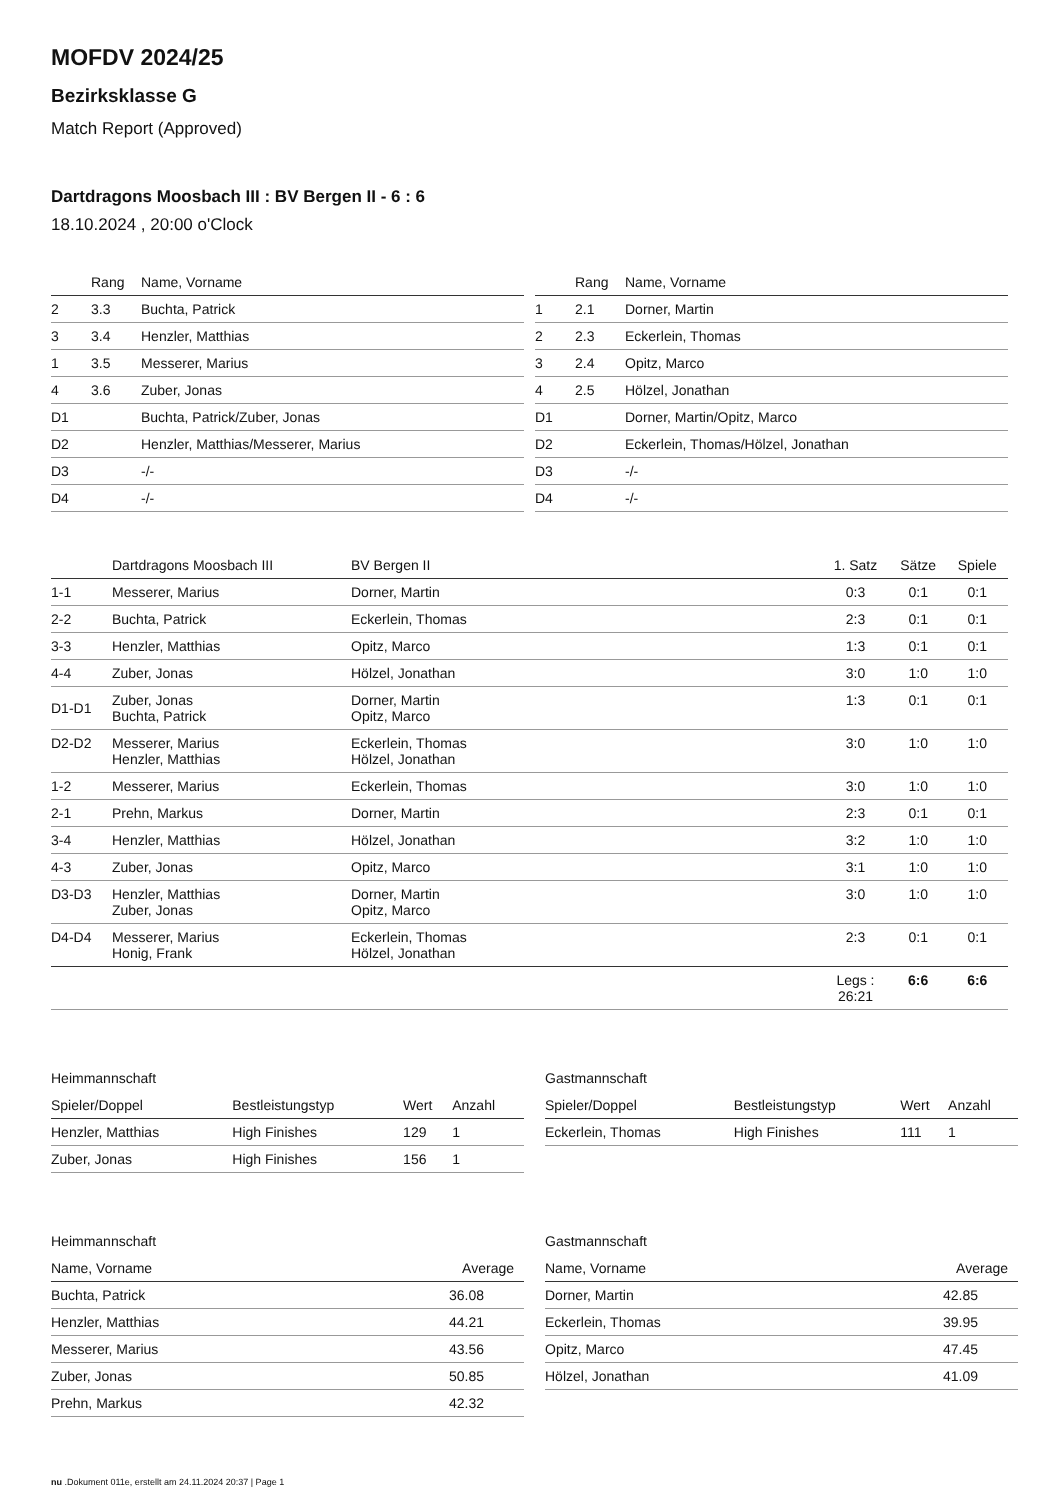MOFDV 2024/25
Bezirksklasse G
Match Report (Approved)
Dartdragons Moosbach III : BV Bergen II - 6 : 6
18.10.2024 , 20:00 o'Clock
| | Rang | Name, Vorname |
| --- | --- | --- |
| 2 | 3.3 | Buchta, Patrick |
| 3 | 3.4 | Henzler, Matthias |
| 1 | 3.5 | Messerer, Marius |
| 4 | 3.6 | Zuber, Jonas |
| D1 | | Buchta, Patrick/Zuber, Jonas |
| D2 | | Henzler, Matthias/Messerer, Marius |
| D3 | | -/- |
| D4 | | -/- |
| | Rang | Name, Vorname |
| --- | --- | --- |
| 1 | 2.1 | Dorner, Martin |
| 2 | 2.3 | Eckerlein, Thomas |
| 3 | 2.4 | Opitz, Marco |
| 4 | 2.5 | Hölzel, Jonathan |
| D1 | | Dorner, Martin/Opitz, Marco |
| D2 | | Eckerlein, Thomas/Hölzel, Jonathan |
| D3 | | -/- |
| D4 | | -/- |
| | Dartdragons Moosbach III | BV Bergen II | 1. Satz | Sätze | Spiele |
| --- | --- | --- | --- | --- | --- |
| 1-1 | Messerer, Marius | Dorner, Martin | 0:3 | 0:1 | 0:1 |
| 2-2 | Buchta, Patrick | Eckerlein, Thomas | 2:3 | 0:1 | 0:1 |
| 3-3 | Henzler, Matthias | Opitz, Marco | 1:3 | 0:1 | 0:1 |
| 4-4 | Zuber, Jonas | Hölzel, Jonathan | 3:0 | 1:0 | 1:0 |
| D1-D1 | Zuber, Jonas Buchta, Patrick | Dorner, Martin Opitz, Marco | 1:3 | 0:1 | 0:1 |
| D2-D2 | Messerer, Marius Henzler, Matthias | Eckerlein, Thomas Hölzel, Jonathan | 3:0 | 1:0 | 1:0 |
| 1-2 | Messerer, Marius | Eckerlein, Thomas | 3:0 | 1:0 | 1:0 |
| 2-1 | Prehn, Markus | Dorner, Martin | 2:3 | 0:1 | 0:1 |
| 3-4 | Henzler, Matthias | Hölzel, Jonathan | 3:2 | 1:0 | 1:0 |
| 4-3 | Zuber, Jonas | Opitz, Marco | 3:1 | 1:0 | 1:0 |
| D3-D3 | Henzler, Matthias Zuber, Jonas | Dorner, Martin Opitz, Marco | 3:0 | 1:0 | 1:0 |
| D4-D4 | Messerer, Marius Honig, Frank | Eckerlein, Thomas Hölzel, Jonathan | 2:3 | 0:1 | 0:1 |
| | | | Legs : 26:21 | 6:6 | 6:6 |
Heimmannschaft
| Spieler/Doppel | Bestleistungstyp | Wert | Anzahl |
| --- | --- | --- | --- |
| Henzler, Matthias | High Finishes | 129 | 1 |
| Zuber, Jonas | High Finishes | 156 | 1 |
Gastmannschaft
| Spieler/Doppel | Bestleistungstyp | Wert | Anzahl |
| --- | --- | --- | --- |
| Eckerlein, Thomas | High Finishes | 111 | 1 |
Heimmannschaft
| Name, Vorname | Average |
| --- | --- |
| Buchta, Patrick | 36.08 |
| Henzler, Matthias | 44.21 |
| Messerer, Marius | 43.56 |
| Zuber, Jonas | 50.85 |
| Prehn, Markus | 42.32 |
Gastmannschaft
| Name, Vorname | Average |
| --- | --- |
| Dorner, Martin | 42.85 |
| Eckerlein, Thomas | 39.95 |
| Opitz, Marco | 47.45 |
| Hölzel, Jonathan | 41.09 |
nu .Dokument 011e, erstellt am 24.11.2024 20:37 | Page 1